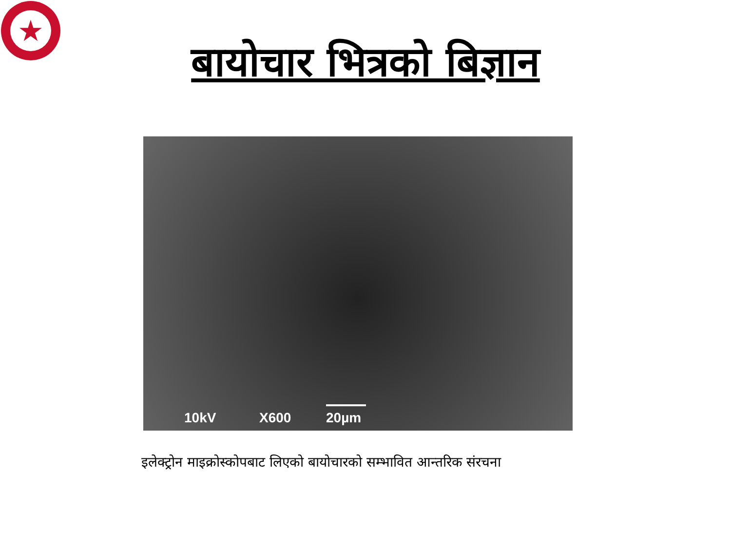★
बायोचार भित्रको बिज्ञान
10kV X600 20µm
इलेक्ट्रोन माइक्रोस्कोपबाट लिएको बायोचारको सम्भावित आन्तरिक संरचना